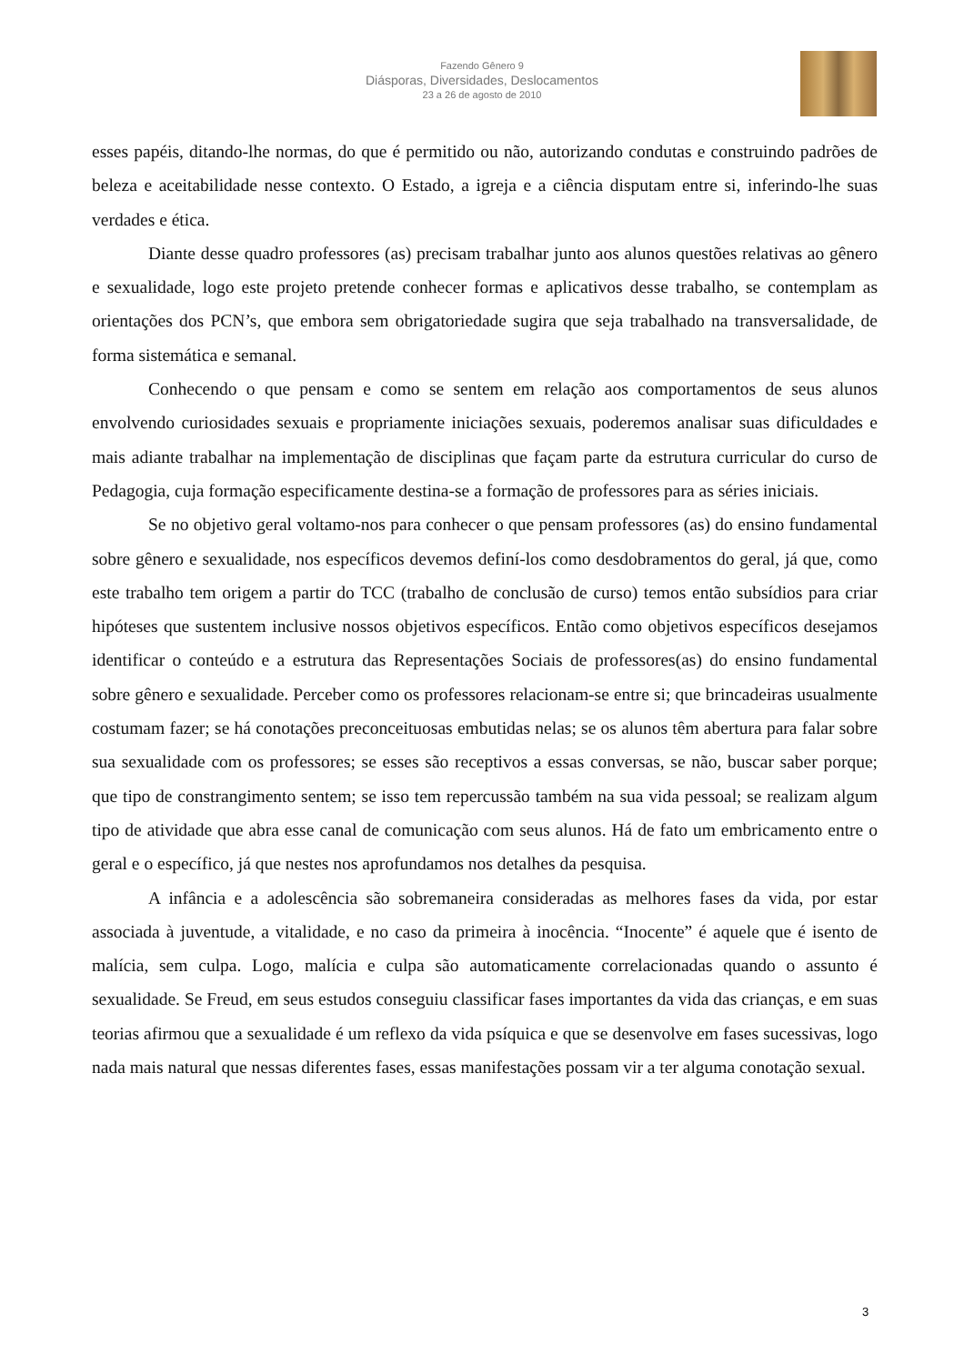Fazendo Gênero 9
Diásporas, Diversidades, Deslocamentos
23 a 26 de agosto de 2010
esses papéis, ditando-lhe normas, do que é permitido ou não, autorizando condutas e construindo padrões de beleza e aceitabilidade nesse contexto. O Estado, a igreja e a ciência disputam entre si, inferindo-lhe suas verdades e ética.
Diante desse quadro professores (as) precisam trabalhar junto aos alunos questões relativas ao gênero e sexualidade, logo este projeto pretende conhecer formas e aplicativos desse trabalho, se contemplam as orientações dos PCN’s, que embora sem obrigatoriedade sugira que seja trabalhado na transversalidade, de forma sistemática e semanal.
Conhecendo o que pensam e como se sentem em relação aos comportamentos de seus alunos envolvendo curiosidades sexuais e propriamente iniciações sexuais, poderemos analisar suas dificuldades e mais adiante trabalhar na implementação de disciplinas que façam parte da estrutura curricular do curso de Pedagogia, cuja formação especificamente destina-se a formação de professores para as séries iniciais.
Se no objetivo geral voltamo-nos para conhecer o que pensam professores (as) do ensino fundamental sobre gênero e sexualidade, nos específicos devemos definí-los como desdobramentos do geral, já que, como este trabalho tem origem a partir do TCC (trabalho de conclusão de curso) temos então subsídios para criar hipóteses que sustentem inclusive nossos objetivos específicos. Então como objetivos específicos desejamos identificar o conteúdo e a estrutura das Representações Sociais de professores(as) do ensino fundamental sobre gênero e sexualidade. Perceber como os professores relacionam-se entre si; que brincadeiras usualmente costumam fazer; se há conotações preconceituosas embutidas nelas; se os alunos têm abertura para falar sobre sua sexualidade com os professores; se esses são receptivos a essas conversas, se não, buscar saber porque; que tipo de constrangimento sentem; se isso tem repercussão também na sua vida pessoal; se realizam algum tipo de atividade que abra esse canal de comunicação com seus alunos. Há de fato um embricamento entre o geral e o específico, já que nestes nos aprofundamos nos detalhes da pesquisa.
A infância e a adolescência são sobremaneira consideradas as melhores fases da vida, por estar associada à juventude, a vitalidade, e no caso da primeira à inocência. “Inocente” é aquele que é isento de malícia, sem culpa. Logo, malícia e culpa são automaticamente correlacionadas quando o assunto é sexualidade. Se Freud, em seus estudos conseguiu classificar fases importantes da vida das crianças, e em suas teorias afirmou que a sexualidade é um reflexo da vida psíquica e que se desenvolve em fases sucessivas, logo nada mais natural que nessas diferentes fases, essas manifestações possam vir a ter alguma conotação sexual.
3